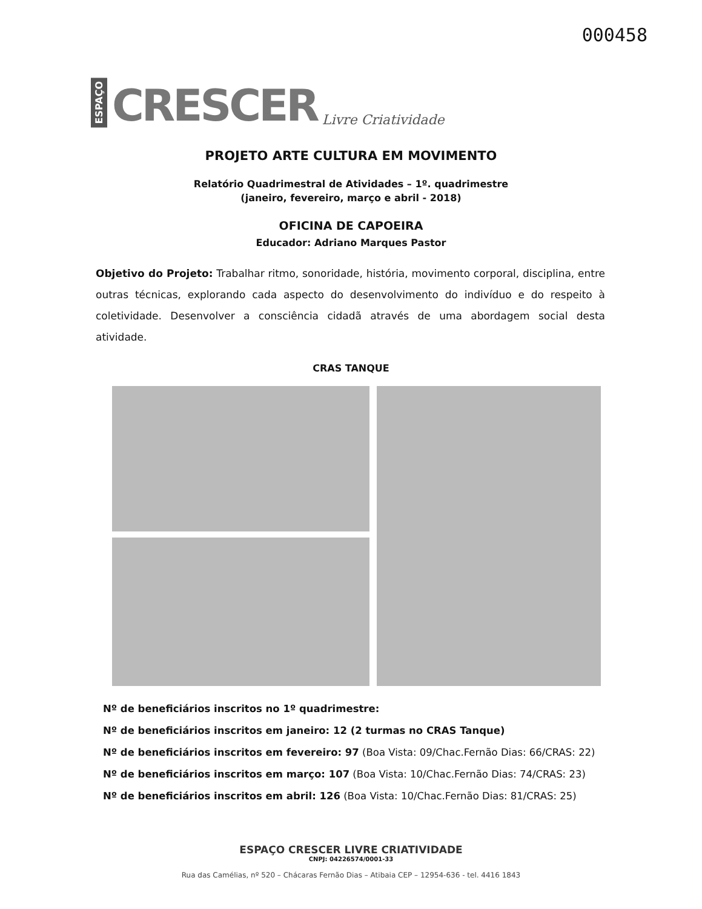ESPAÇO CRESCER Livre Criatividade
000458
PROJETO ARTE CULTURA EM MOVIMENTO
Relatório Quadrimestral de Atividades – 1º. quadrimestre
(janeiro, fevereiro, março e abril - 2018)
OFICINA DE CAPOEIRA
Educador: Adriano Marques Pastor
Objetivo do Projeto: Trabalhar ritmo, sonoridade, história, movimento corporal, disciplina, entre outras técnicas, explorando cada aspecto do desenvolvimento do indivíduo e do respeito à coletividade. Desenvolver a consciência cidadã através de uma abordagem social desta atividade.
CRAS TANQUE
Nº de beneficiários inscritos no 1º quadrimestre:
Nº de beneficiários inscritos em janeiro: 12 (2 turmas no CRAS Tanque)
Nº de beneficiários inscritos em fevereiro: 97 (Boa Vista: 09/Chac.Fernão Dias: 66/CRAS: 22)
Nº de beneficiários inscritos em março: 107 (Boa Vista: 10/Chac.Fernão Dias: 74/CRAS: 23)
Nº de beneficiários inscritos em abril: 126 (Boa Vista: 10/Chac.Fernão Dias: 81/CRAS: 25)
ESPAÇO CRESCER LIVRE CRIATIVIDADE
CNPJ: 04226574/0001-33
Rua das Camélias, nº 520 – Chácaras Fernão Dias – Atibaia CEP – 12954-636 - tel. 4416 1843